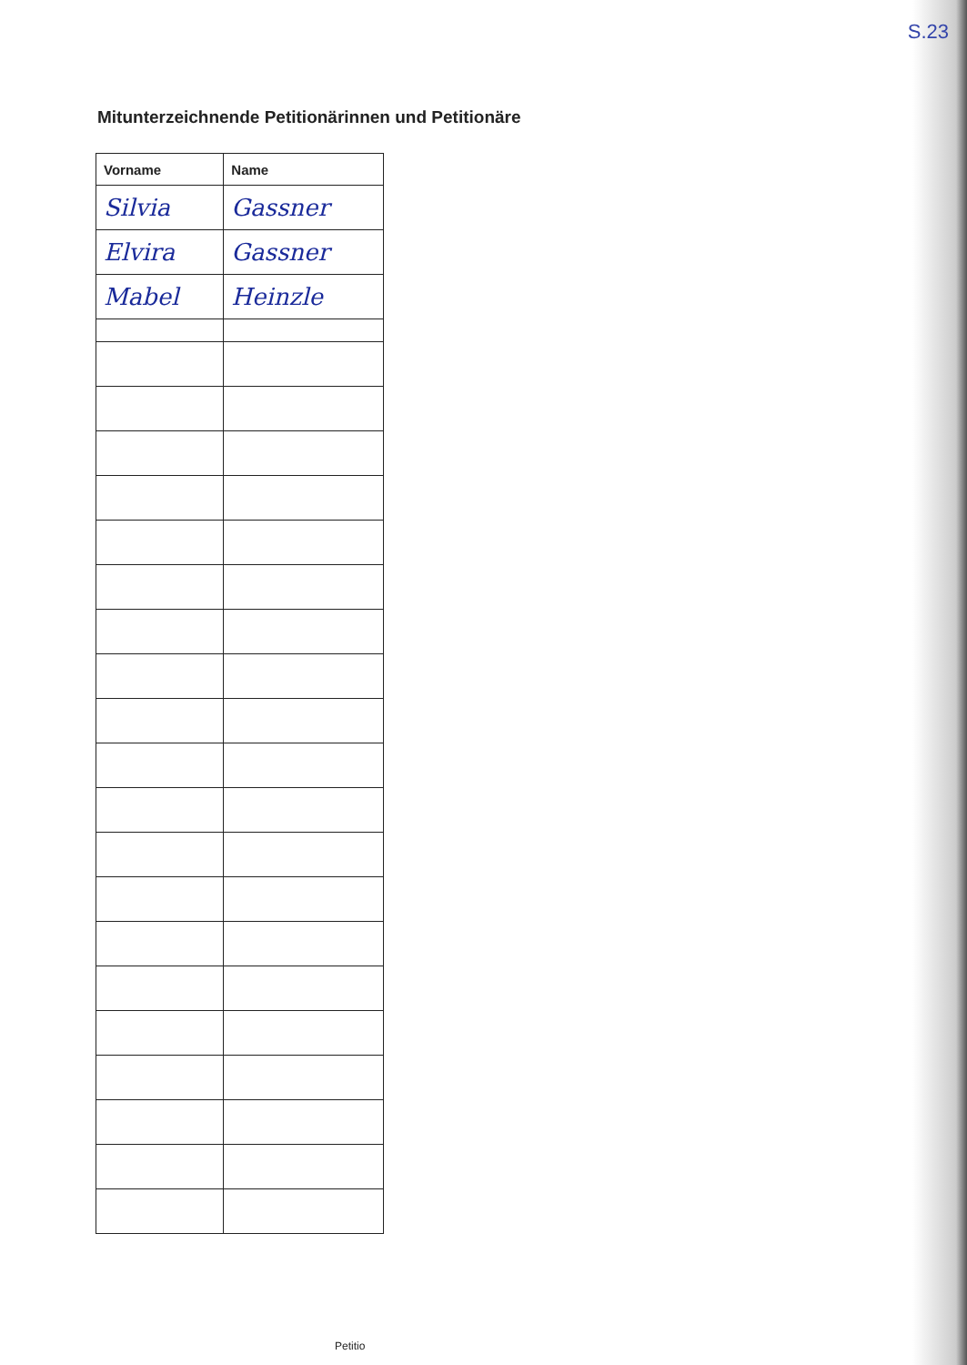S.23
Mitunterzeichnende Petitionärinnen und Petitionäre
| Vorname | Name |
| --- | --- |
| Silvia | Gassner |
| Elvira | Gassner |
| Mabel | Heinzle |
Petitio